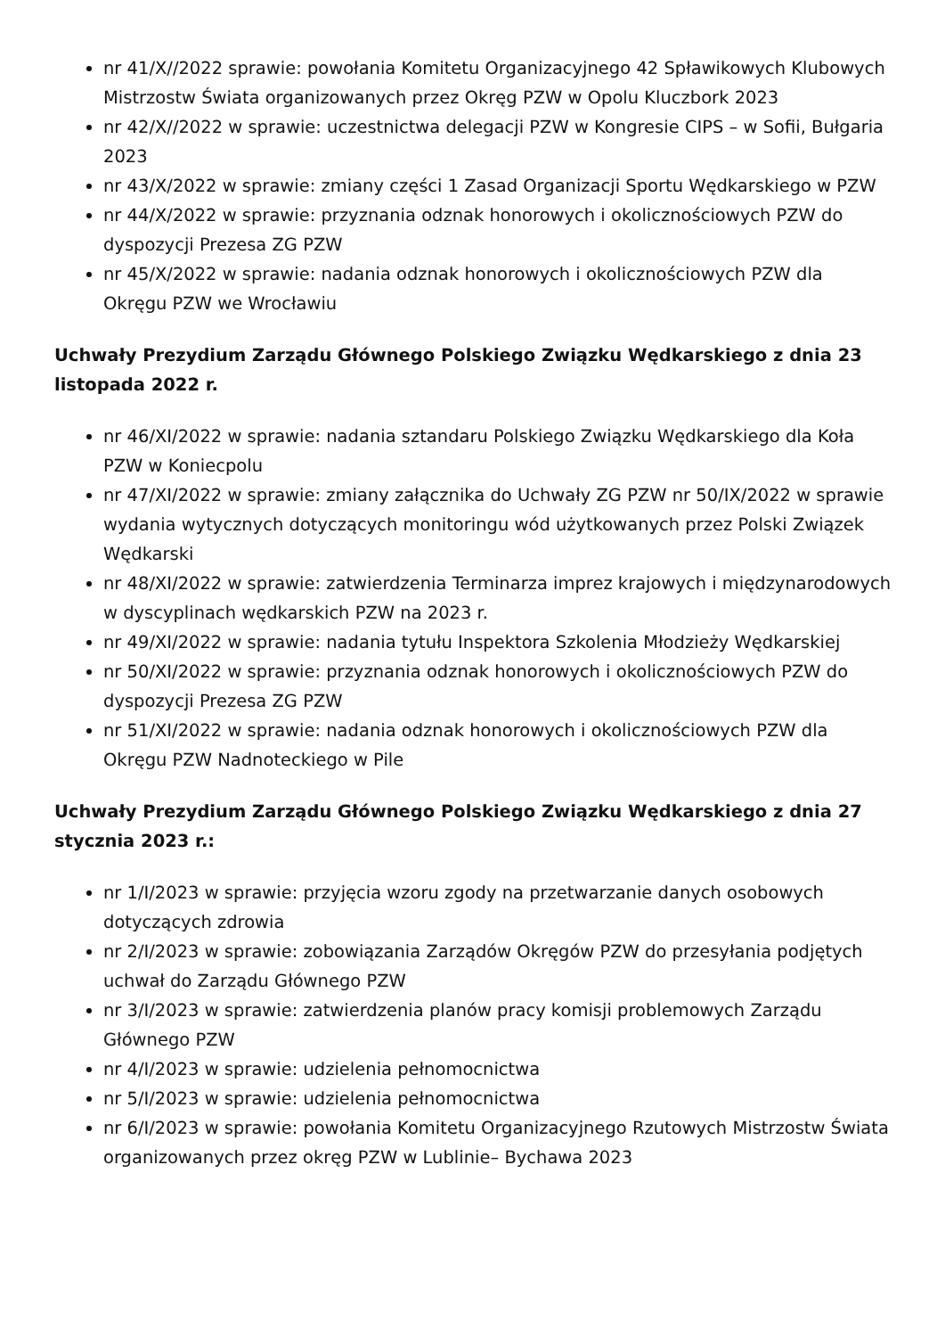nr 41/X//2022 sprawie: powołania Komitetu Organizacyjnego 42 Spławikowych Klubowych Mistrzostw Świata organizowanych przez Okręg PZW w Opolu Kluczbork 2023
nr 42/X//2022 w sprawie: uczestnictwa delegacji PZW w Kongresie CIPS – w Sofii, Bułgaria 2023
nr 43/X/2022 w sprawie: zmiany części 1 Zasad Organizacji Sportu Wędkarskiego w PZW
nr 44/X/2022 w sprawie: przyznania odznak honorowych i okolicznościowych PZW do dyspozycji Prezesa ZG PZW
nr 45/X/2022 w sprawie: nadania odznak honorowych i okolicznościowych PZW dla Okręgu PZW we Wrocławiu
Uchwały Prezydium Zarządu Głównego Polskiego Związku Wędkarskiego z dnia 23 listopada 2022 r.
nr 46/XI/2022 w sprawie: nadania sztandaru Polskiego Związku Wędkarskiego dla Koła PZW w Koniecpolu
nr 47/XI/2022 w sprawie: zmiany załącznika do Uchwały ZG PZW nr 50/IX/2022 w sprawie wydania wytycznych dotyczących monitoringu wód użytkowanych przez Polski Związek Wędkarski
nr 48/XI/2022 w sprawie: zatwierdzenia Terminarza imprez krajowych i międzynarodowych w dyscyplinach wędkarskich PZW na 2023 r.
nr 49/XI/2022 w sprawie: nadania tytułu Inspektora Szkolenia Młodzieży Wędkarskiej
nr 50/XI/2022 w sprawie: przyznania odznak honorowych i okolicznościowych PZW do dyspozycji Prezesa ZG PZW
nr 51/XI/2022 w sprawie: nadania odznak honorowych i okolicznościowych PZW dla Okręgu PZW Nadnoteckiego w Pile
Uchwały Prezydium Zarządu Głównego Polskiego Związku Wędkarskiego z dnia 27 stycznia 2023 r.:
nr 1/I/2023 w sprawie: przyjęcia wzoru zgody na przetwarzanie danych osobowych dotyczących zdrowia
nr 2/I/2023 w sprawie: zobowiązania Zarządów Okręgów PZW do przesyłania podjętych uchwał do Zarządu Głównego PZW
nr 3/I/2023 w sprawie: zatwierdzenia planów pracy komisji problemowych Zarządu Głównego PZW
nr 4/I/2023 w sprawie: udzielenia pełnomocnictwa
nr 5/I/2023 w sprawie: udzielenia pełnomocnictwa
nr 6/I/2023 w sprawie: powołania Komitetu Organizacyjnego Rzutowych Mistrzostw Świata organizowanych przez okręg PZW w Lublinie– Bychawa 2023